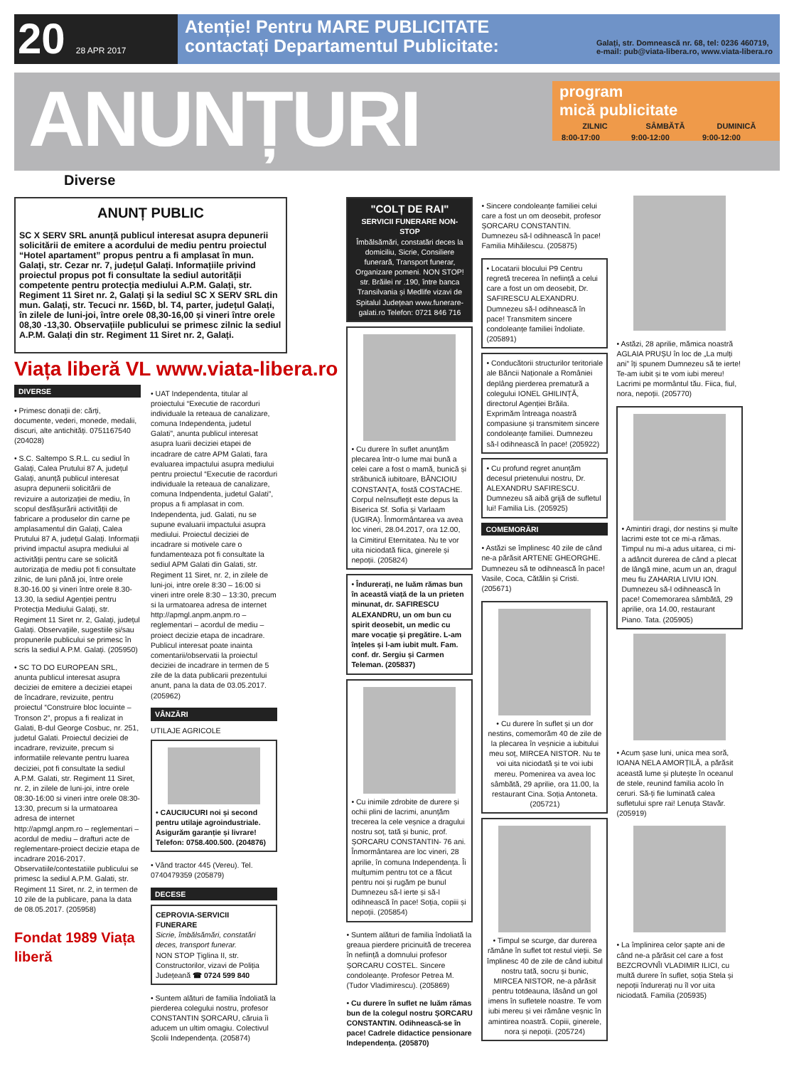20 28 APR 2017
Atenție! Pentru MARE PUBLICITATE
contactați Departamentul Publicitate:
Galați, str. Domnească nr. 68, tel: 0236 460719,
e-mail: pub@viata-libera.ro, www.viata-libera.ro
ANUNȚURI
program
mică publicitate
| ZILNIC | SÂMBĂTĂ | DUMINICĂ |
| --- | --- | --- |
| 8:00-17:00 | 9:00-12:00 | 9:00-12:00 |
Diverse
ANUNȚ PUBLIC
SC X SERV SRL anunță publicul interesat asupra depunerii solicitării de emitere a acordului de mediu pentru proiectul “Hotel apartament” propus pentru a fi amplasat în mun. Galați, str. Cezar nr. 7, județul Galați. Informațiile privind proiectul propus pot fi consultate la sediul autorității competente pentru protecția mediului A.P.M. Galați, str. Regiment 11 Siret nr. 2, Galați și la sediul SC X SERV SRL din mun. Galați, str. Tecuci nr. 156D, bl. T4, parter, județul Galați, în zilele de luni-joi, între orele 08,30-16,00 și vineri între orele 08,30 -13,30. Observațiile publicului se primesc zilnic la sediul A.P.M. Galați din str. Regiment 11 Siret nr. 2, Galați.
Viața liberă VL www.viata-libera.ro
DIVERSE
• Primesc donații de: cărți, documente, vederi, monede, medalii, discuri, alte antichități. 0751167540 (204028)
• S.C. Saltempo S.R.L. cu sediul în Galați, Calea Prutului 87 A, județul Galați, anunță publicul interesat asupra depunerii solicitării de revizuire a autorizației de mediu, în scopul desfășurării activității de fabricare a produselor din carne pe amplasamentul din Galați, Calea Prutului 87 A, județul Galați. Informații privind impactul asupra mediului al activității pentru care se solicită autorizația de mediu pot fi consultate zilnic, de luni până joi, între orele 8.30-16.00 și vineri între orele 8.30-13.30, la sediul Agenției pentru Protecția Mediului Galați, str. Regiment 11 Siret nr. 2, Galați, județul Galați. Observațiile, sugestiile și/sau propunerile publicului se primesc în scris la sediul A.P.M. Galați. (205950)
• SC TO DO EUROPEAN SRL, anunta publicul interesat asupra deciziei de emitere a deciziei etapei de încadrare, revizuite, pentru proiectul “Construire bloc locuinte – Tronson 2”, propus a fi realizat in Galati, B-dul George Cosbuc, nr. 251, judetul Galati. Proiectul deciziei de incadrare, revizuite, precum si informatiile relevante pentru luarea deciziei, pot fi consultate la sediul A.P.M. Galati, str. Regiment 11 Siret, nr. 2, in zilele de luni-joi, intre orele 08:30-16:00 si vineri intre orele 08:30-13:30, precum si la urmatoarea adresa de internet http://apmgl.anpm.ro – reglementari – acordul de mediu – drafturi acte de reglementare-proiect decizie etapa de incadrare 2016-2017. Observatiile/contestatiile publicului se primesc la sediul A.P.M. Galati, str. Regiment 11 Siret, nr. 2, in termen de 10 zile de la publicare, pana la data de 08.05.2017. (205958)
Fondat 1989 Viața liberă
• UAT Independenta, titular al proiectului “Executie de racorduri individuale la reteaua de canalizare, comuna Independenta, judetul Galati”, anunta publicul interesat asupra luarii deciziei etapei de incadrare de catre APM Galati, fara evaluarea impactului asupra mediului pentru proiectul “Executie de racorduri individuale la reteaua de canalizare, comuna Indpendenta, judetul Galati”, propus a fi amplasat in com. Independenta, jud. Galati, nu se supune evaluarii impactului asupra mediului. Proiectul deciziei de incadrare si motivele care o fundamenteaza pot fi consultate la sediul APM Galati din Galati, str. Regiment 11 Siret, nr. 2, in zilele de luni-joi, intre orele 8:30 – 16:00 si vineri intre orele 8:30 – 13:30, precum si la urmatoarea adresa de internet http://apmgl.anpm.anpm.ro – reglementari – acordul de mediu – proiect decizie etapa de incadrare. Publicul interesat poate inainta comentarii/observatii la proiectul deciziei de incadrare in termen de 5 zile de la data publicarii prezentului anunt, pana la data de 03.05.2017. (205962)
VÂNZĂRI
UTILAJE AGRICOLE
• CAUCIUCURI noi și second pentru utilaje agroindustriale. Asigurăm garanție și livrare! Telefon: 0758.400.500. (204876)
• Vând tractor 445 (Vereu). Tel. 0740479359 (205879)
DECESE
CEPROVIA-SERVICII FUNERARE
Sicrie, îmbălsămări, constatări deces, transport funerar.
NON STOP Țiglina II, str. Constructorilor, vizavi de Poliția Județeană ☎ 0724 599 840
• Suntem alături de familia îndoliată la pierderea colegului nostru, profesor CONSTANTIN ȘORCARU, căruia îi aducem un ultim omagiu. Colectivul Școlii Independența. (205874)
"COLȚ DE RAI"
SERVICII FUNERARE NON-STOP
Îmbălsămări, constatări deces la domiciliu, Sicrie, Consiliere funerară, Transport funerar, Organizare pomeni. NON STOP!
str. Brăilei nr .190, între banca Transilvania și Medlife vizavi de Spitalul Județean www.funerare-galati.ro Telefon: 0721 846 716
• Cu durere în suflet anunțăm plecarea într-o lume mai bună a celei care a fost o mamă, bunică și străbunică iubitoare, BĂNCIOIU CONSTANȚA, fostă COSTACHE. Corpul neînsuflețit este depus la Biserica Sf. Sofia și Varlaam (UGIRA). Înmormântarea va avea loc vineri, 28.04.2017, ora 12.00, la Cimitirul Eternitatea. Nu te vor uita niciodată fiica, ginerele și nepoții. (205824)
• Îndurerați, ne luăm rămas bun în această viață de la un prieten minunat, dr. SAFIRESCU ALEXANDRU, un om bun cu spirit deosebit, un medic cu mare vocație și pregătire. L-am înțeles și l-am iubit mult. Fam. conf. dr. Sergiu și Carmen Teleman. (205837)
• Cu inimile zdrobite de durere și ochii plini de lacrimi, anunțăm trecerea la cele veșnice a dragului nostru soț, tată și bunic, prof. ȘORCARU CONSTANTIN- 76 ani. Înmormântarea are loc vineri, 28 aprilie, în comuna Independența. Îi mulțumim pentru tot ce a făcut pentru noi și rugăm pe bunul Dumnezeu să-l ierte și să-l odihnească în pace! Soția, copiii și nepoții. (205854)
• Suntem alături de familia îndoliată la greaua pierdere pricinuită de trecerea în neființă a domnului profesor ȘORCARU COSTEL. Sincere condoleanțe. Profesor Petrea M. (Tudor Vladimirescu). (205869)
• Cu durere în suflet ne luăm rămas bun de la colegul nostru ȘORCARU CONSTANTIN. Odihnească-se în pace! Cadrele didactice pensionare Independența. (205870)
• Sincere condoleanțe familiei celui care a fost un om deosebit, profesor ȘORCARU CONSTANTIN. Dumnezeu să-l odihnească în pace! Familia Mihăilescu. (205875)
• Locatarii blocului P9 Centru regretă trecerea în neființă a celui care a fost un om deosebit, Dr. SAFIRESCU ALEXANDRU. Dumnezeu să-l odihnească în pace! Transmitem sincere condoleanțe familiei îndoliate. (205891)
• Conducătorii structurilor teritoriale ale Băncii Naționale a României deplâng pierderea prematură a colegului IONEL GHILINȚĂ, directorul Agenției Brăila. Exprimăm întreaga noastră compasiune și transmitem sincere condoleanțe familiei. Dumnezeu să-l odihnească în pace! (205922)
• Cu profund regret anunțăm decesul prietenului nostru, Dr. ALEXANDRU SAFIRESCU. Dumnezeu să aibă grijă de sufletul lui! Familia Lis. (205925)
COMEMORĂRI
• Astăzi se împlinesc 40 zile de când ne-a părăsit ARTENE GHEORGHE. Dumnezeu să te odihnească în pace! Vasile, Coca, Cătălin și Cristi. (205671)
• Cu durere în suflet și un dor nestins, comemorăm 40 de zile de la plecarea în veșnicie a iubitului meu soț, MIRCEA NISTOR. Nu te voi uita niciodată și te voi iubi mereu. Pomenirea va avea loc sâmbătă, 29 aprilie, ora 11.00, la restaurant Cina. Soția Antoneta. (205721)
• Timpul se scurge, dar durerea rămâne în suflet tot restul vieții. Se împlinesc 40 de zile de când iubitul nostru tată, socru și bunic, MIRCEA NISTOR, ne-a părăsit pentru totdeauna, lăsând un gol imens în sufletele noastre. Te vom iubi mereu și vei rămâne veșnic în amintirea noastră. Copiii, ginerele, nora și nepoții. (205724)
• Astăzi, 28 aprilie, mămica noastră AGLAIA PRUȘU în loc de „La mulți ani” îți spunem Dumnezeu să te ierte! Te-am iubit și te vom iubi mereu! Lacrimi pe mormântul tău. Fiica, fiul, nora, nepoții. (205770)
• Amintiri dragi, dor nestins și multe lacrimi este tot ce mi-a rămas. Timpul nu mi-a adus uitarea, ci mi-a adâncit durerea de când a plecat de lângă mine, acum un an, dragul meu fiu ZAHARIA LIVIU ION. Dumnezeu să-l odihnească în pace! Comemorarea sâmbătă, 29 aprilie, ora 14.00, restaurant Piano. Tata. (205905)
• Acum șase luni, unica mea soră, IOANA NELA AMORȚILĂ, a părăsit această lume și plutește în oceanul de stele, reunind familia acolo în ceruri. Să-ți fie luminată calea sufletului spre rai! Lenuța Stavăr. (205919)
• La împlinirea celor șapte ani de când ne-a părăsit cel care a fost BEZCROVNÎI VLADIMIR ILICI, cu multă durere în suflet, soția Stela și nepoții îndurerați nu îl vor uita niciodată. Familia (205935)